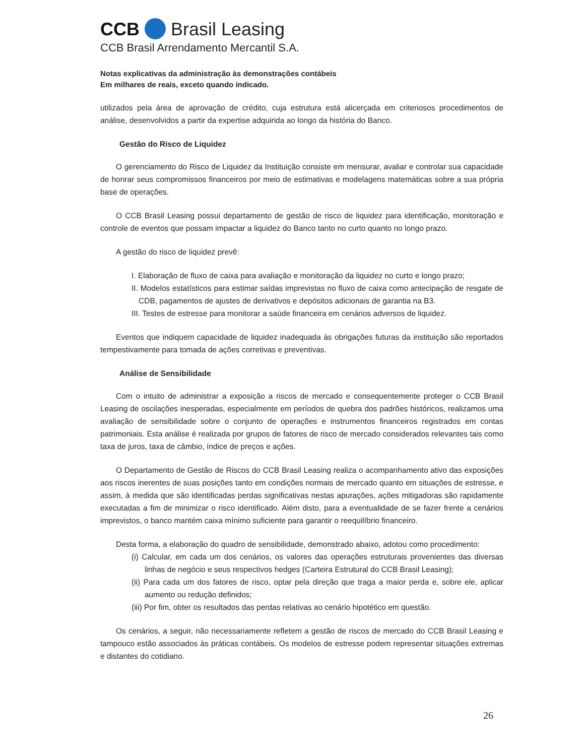CCB Brasil Leasing
CCB Brasil Arrendamento Mercantil S.A.
Notas explicativas da administração às demonstrações contábeis
Em milhares de reais, exceto quando indicado.
utilizados pela área de aprovação de crédito, cuja estrutura está alicerçada em criteriosos procedimentos de análise, desenvolvidos a partir da expertise adquirida ao longo da história do Banco.
Gestão do Risco de Liquidez
O gerenciamento do Risco de Liquidez da Instituição consiste em mensurar, avaliar e controlar sua capacidade de honrar seus compromissos financeiros por meio de estimativas e modelagens matemáticas sobre a sua própria base de operações.
O CCB Brasil Leasing possui departamento de gestão de risco de liquidez para identificação, monitoração e controle de eventos que possam impactar a liquidez do Banco tanto no curto quanto no longo prazo.
A gestão do risco de liquidez prevê:
I. Elaboração de fluxo de caixa para avaliação e monitoração da liquidez no curto e longo prazo;
II. Modelos estatísticos para estimar saídas imprevistas no fluxo de caixa como antecipação de resgate de CDB, pagamentos de ajustes de derivativos e depósitos adicionais de garantia na B3.
III. Testes de estresse para monitorar a saúde financeira em cenários adversos de liquidez.
Eventos que indiquem capacidade de liquidez inadequada às obrigações futuras da instituição são reportados tempestivamente para tomada de ações corretivas e preventivas.
Análise de Sensibilidade
Com o intuito de administrar a exposição a riscos de mercado e consequentemente proteger o CCB Brasil Leasing de oscilações inesperadas, especialmente em períodos de quebra dos padrões históricos, realizamos uma avaliação de sensibilidade sobre o conjunto de operações e instrumentos financeiros registrados em contas patrimoniais. Esta análise é realizada por grupos de fatores de risco de mercado considerados relevantes tais como taxa de juros, taxa de câmbio, índice de preços e ações.
O Departamento de Gestão de Riscos do CCB Brasil Leasing realiza o acompanhamento ativo das exposições aos riscos inerentes de suas posições tanto em condições normais de mercado quanto em situações de estresse, e assim, à medida que são identificadas perdas significativas nestas apurações, ações mitigadoras são rapidamente executadas a fim de minimizar o risco identificado. Além disto, para a eventualidade de se fazer frente a cenários imprevistos, o banco mantém caixa mínimo suficiente para garantir o reequilíbrio financeiro.
Desta forma, a elaboração do quadro de sensibilidade, demonstrado abaixo, adotou como procedimento:
(i) Calcular, em cada um dos cenários, os valores das operações estruturais provenientes das diversas linhas de negócio e seus respectivos hedges (Carteira Estrutural do CCB Brasil Leasing);
(ii) Para cada um dos fatores de risco, optar pela direção que traga a maior perda e, sobre ele, aplicar aumento ou redução definidos;
(iii) Por fim, obter os resultados das perdas relativas ao cenário hipotético em questão.
Os cenários, a seguir, não necessariamente refletem a gestão de riscos de mercado do CCB Brasil Leasing e tampouco estão associados às práticas contábeis. Os modelos de estresse podem representar situações extremas e distantes do cotidiano.
26